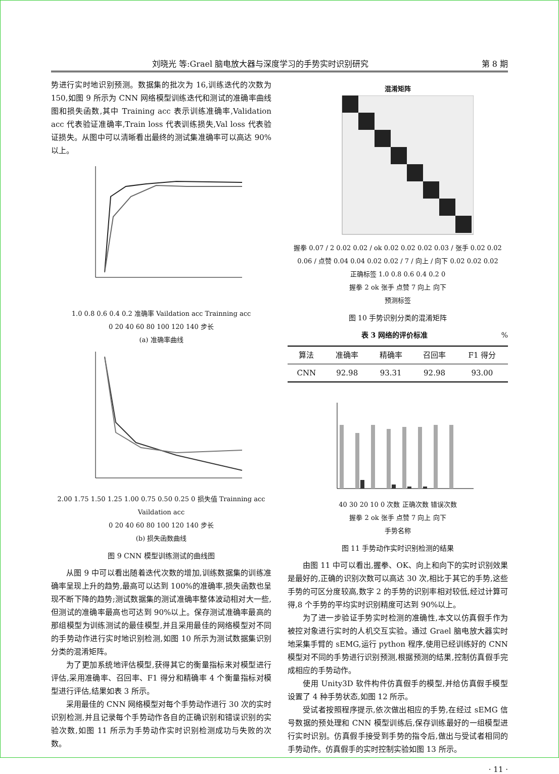刘晓光 等:Grael 脑电放大器与深度学习的手势实时识别研究 第 8 期
势进行实时地识别预测。数据集的批次为 16,训练迭代的次数为 150,如图 9 所示为 CNN 网络模型训练迭代和测试的准确率曲线图和损失函数,其中 Training acc 表示训练准确率,Validation acc 代表验证准确率,Train loss 代表训练损失,Val loss 代表验证损失。从图中可以清晰看出最终的测试集准确率可以高达 90%以上。
1.0 0.8 0.6 0.4 0.2 准确率 Vaildation acc Trainning acc
0 20 40 60 80 100 120 140 步长
(a) 准确率曲线
2.00 1.75 1.50 1.25 1.00 0.75 0.50 0.25 0 损失值 Trainning acc Vaildation acc
0 20 40 60 80 100 120 140 步长
(b) 损失函数曲线
图 9 CNN 模型训练测试的曲线图
从图 9 中可以看出随着迭代次数的增加,训练数据集的训练准确率呈现上升的趋势,最高可以达到 100%的准确率,损失函数也呈现不断下降的趋势;测试数据集的测试准确率整体波动相对大一些,但测试的准确率最高也可达到 90%以上。保存测试准确率最高的那组模型为训练测试的最佳模型,并且采用最佳的网络模型对不同的手势动作进行实时地识别检测,如图 10 所示为测试数据集识别分类的混淆矩阵。
为了更加系统地评估模型,获得其它的衡量指标来对模型进行评估,采用准确率、召回率、F1 得分和精确率 4 个衡量指标对模型进行评估,结果如表 3 所示。
采用最佳的 CNN 网络模型对每个手势动作进行 30 次的实时识别检测,并且记录每个手势动作各自的正确识别和错误识别的实验次数,如图 11 所示为手势动作实时识别检测成功与失败的次数。
混淆矩阵
握拳 0.07 / 2 0.02 0.02 / ok 0.02 0.02 0.02 0.03 / 张手 0.02 0.02 0.06 / 点赞 0.04 0.04 0.02 0.02 / 7 / 向上 / 向下 0.02 0.02 0.02
正确标签 1.0 0.8 0.6 0.4 0.2 0
握拳 2 ok 张手 点赞 7 向上 向下
预测标签
图 10 手势识别分类的混淆矩阵
表 3 网络的评价标准 %
| 算法 | 准确率 | 精确率 | 召回率 | F1 得分 |
| --- | --- | --- | --- | --- |
| CNN | 92.98 | 93.31 | 92.98 | 93.00 |
40 30 20 10 0 次数 正确次数 错误次数
握拳 2 ok 张手 点赞 7 向上 向下
手势名称
图 11 手势动作实时识别检测的结果
由图 11 中可以看出,握拳、OK、向上和向下的实时识别效果是最好的,正确的识别次数可以高达 30 次,相比于其它的手势,这些手势的可区分度较高,数字 2 的手势的识别率相对较低,经过计算可得,8 个手势的平均实时识别精度可达到 90%以上。
为了进一步验证手势实时检测的准确性,本文以仿真假手作为被控对象进行实时的人机交互实验。通过 Grael 脑电放大器实时地采集手臂的 sEMG,运行 python 程序,使用已经训练好的 CNN 模型对不同的手势进行识别预测,根据预测的结果,控制仿真假手完成相应的手势动作。
使用 Unity3D 软件构件仿真假手的模型,并给仿真假手模型设置了 4 种手势状态,如图 12 所示。
受试者按照程序提示,依次做出相应的手势,在经过 sEMG 信号数据的预处理和 CNN 模型训练后,保存训练最好的一组模型进行实时识别。仿真假手接受到手势的指令后,做出与受试者相同的手势动作。仿真假手的实时控制实验如图 13 所示。
· 11 ·